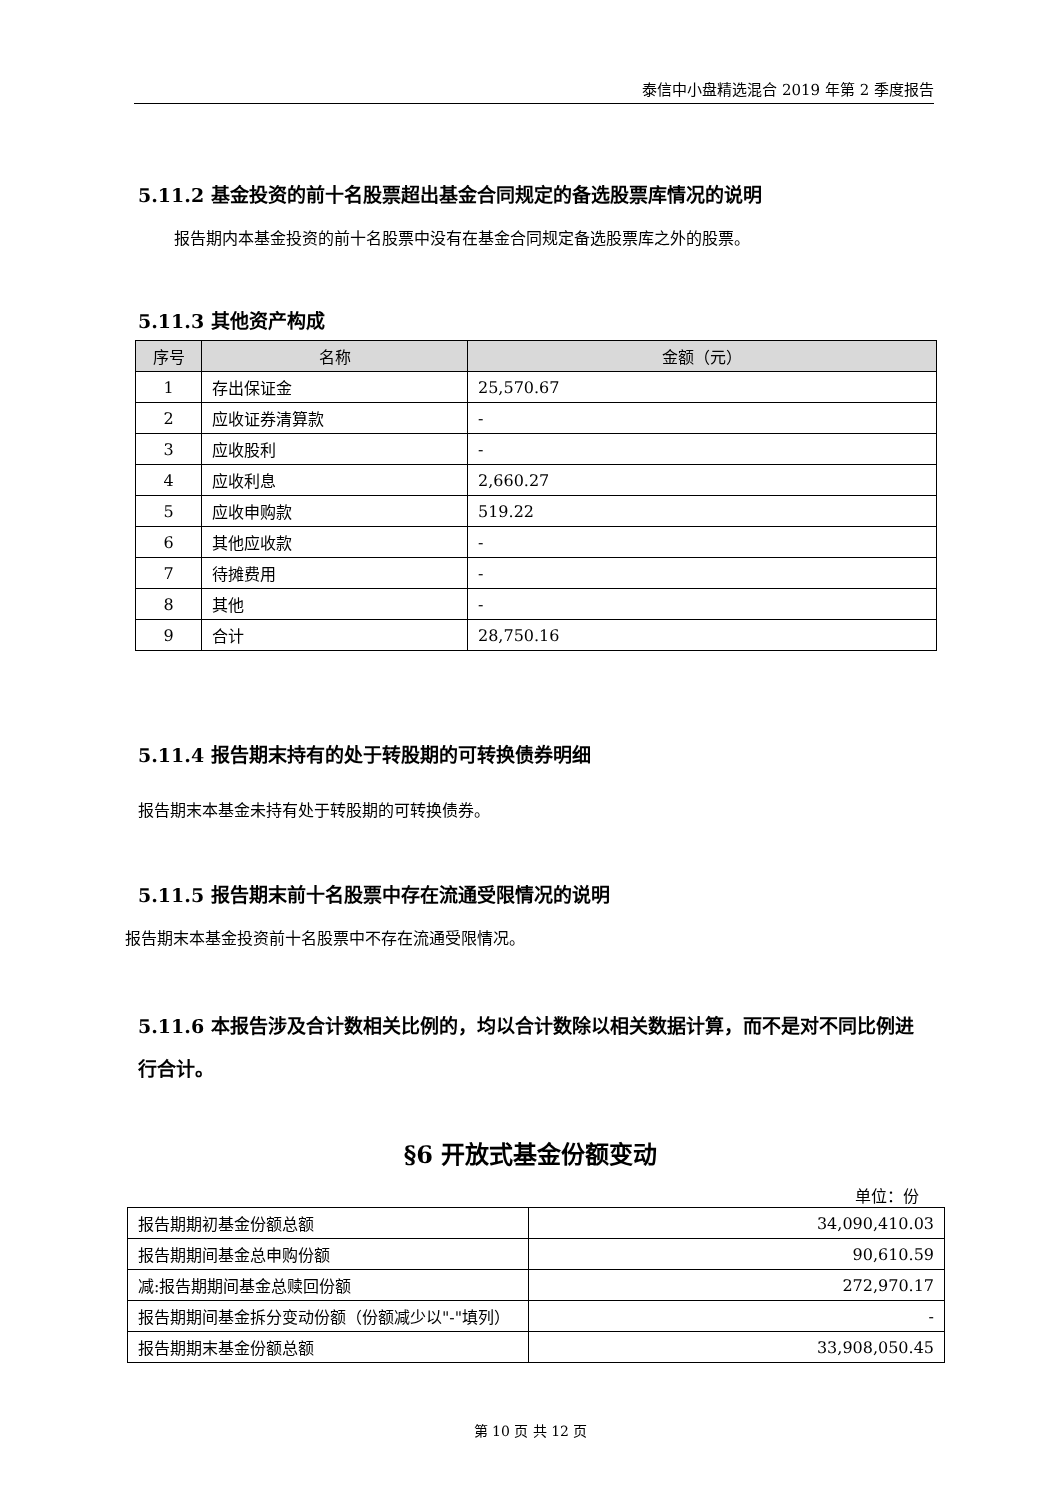泰信中小盘精选混合 2019 年第 2 季度报告
5.11.2 基金投资的前十名股票超出基金合同规定的备选股票库情况的说明
报告期内本基金投资的前十名股票中没有在基金合同规定备选股票库之外的股票。
5.11.3 其他资产构成
| 序号 | 名称 | 金额（元） |
| --- | --- | --- |
| 1 | 存出保证金 | 25,570.67 |
| 2 | 应收证券清算款 | - |
| 3 | 应收股利 | - |
| 4 | 应收利息 | 2,660.27 |
| 5 | 应收申购款 | 519.22 |
| 6 | 其他应收款 | - |
| 7 | 待摊费用 | - |
| 8 | 其他 | - |
| 9 | 合计 | 28,750.16 |
5.11.4 报告期末持有的处于转股期的可转换债券明细
报告期末本基金未持有处于转股期的可转换债券。
5.11.5 报告期末前十名股票中存在流通受限情况的说明
报告期末本基金投资前十名股票中不存在流通受限情况。
5.11.6 本报告涉及合计数相关比例的，均以合计数除以相关数据计算，而不是对不同比例进行合计。
§6 开放式基金份额变动
单位：份
| 报告期期初基金份额总额 | 34,090,410.03 |
| 报告期期间基金总申购份额 | 90,610.59 |
| 减:报告期期间基金总赎回份额 | 272,970.17 |
| 报告期期间基金拆分变动份额（份额减少以"-"填列） | - |
| 报告期期末基金份额总额 | 33,908,050.45 |
第 10 页 共 12 页